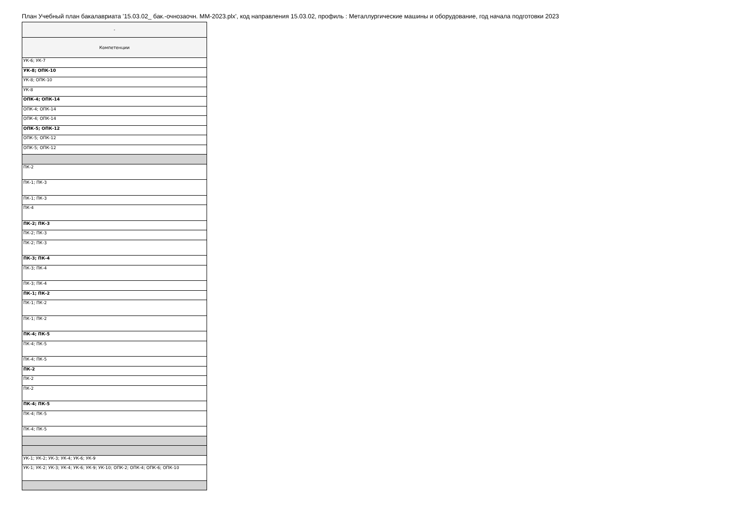План Учебный план бакалавриата '15.03.02_ бак.-очнозаочн. ММ-2023.plx', код направления 15.03.02, профиль : Металлургические машины и оборудование, год начала подготовки 2023
| - |
| Компетенции |
| УК-6; УК-7 |
| УК-8; ОПК-10 |
| УК-8; ОПК-10 |
| УК-8 |
| ОПК-4; ОПК-14 |
| ОПК-4; ОПК-14 |
| ОПК-4; ОПК-14 |
| ОПК-5; ОПК-12 |
| ОПК-5; ОПК-12 |
| ОПК-5; ОПК-12 |
| ПК-2 |
| ПК-1; ПК-3 |
| ПК-1; ПК-3 |
| ПК-4 |
| ПК-2; ПК-3 |
| ПК-2; ПК-3 |
| ПК-2; ПК-3 |
| ПК-3; ПК-4 |
| ПК-3; ПК-4 |
| ПК-3; ПК-4 |
| ПК-1; ПК-2 |
| ПК-1; ПК-2 |
| ПК-1; ПК-2 |
| ПК-4; ПК-5 |
| ПК-4; ПК-5 |
| ПК-4; ПК-5 |
| ПК-2 |
| ПК-2 |
| ПК-2 |
| ПК-4; ПК-5 |
| ПК-4; ПК-5 |
| ПК-4; ПК-5 |
| УК-1; УК-2; УК-3; УК-4; УК-6; УК-9 |
| УК-1; УК-2; УК-3; УК-4; УК-6; УК-9; УК-10; ОПК-2; ОПК-4; ОПК-6; ОПК-10 |